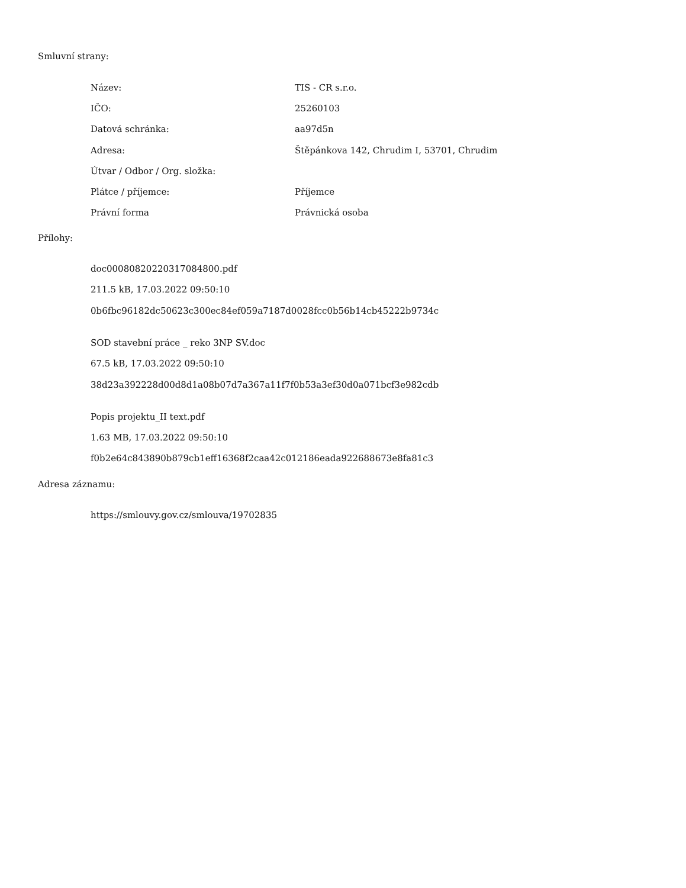Smluvní strany:
| Název: | TIS - CR s.r.o. |
| IČO: | 25260103 |
| Datová schránka: | aa97d5n |
| Adresa: | Štěpánkova 142, Chrudim I, 53701, Chrudim |
| Útvar / Odbor / Org. složka: | |
| Plátce / příjemce: | Příjemce |
| Právní forma | Právnická osoba |
Přílohy:
doc00080820220317084800.pdf
211.5 kB, 17.03.2022 09:50:10
0b6fbc96182dc50623c300ec84ef059a7187d0028fcc0b56b14cb45222b9734c
SOD stavební práce _ reko 3NP SV.doc
67.5 kB, 17.03.2022 09:50:10
38d23a392228d00d8d1a08b07d7a367a11f7f0b53a3ef30d0a071bcf3e982cdb
Popis projektu_II text.pdf
1.63 MB, 17.03.2022 09:50:10
f0b2e64c843890b879cb1eff16368f2caa42c012186eada922688673e8fa81c3
Adresa záznamu:
https://smlouvy.gov.cz/smlouva/19702835